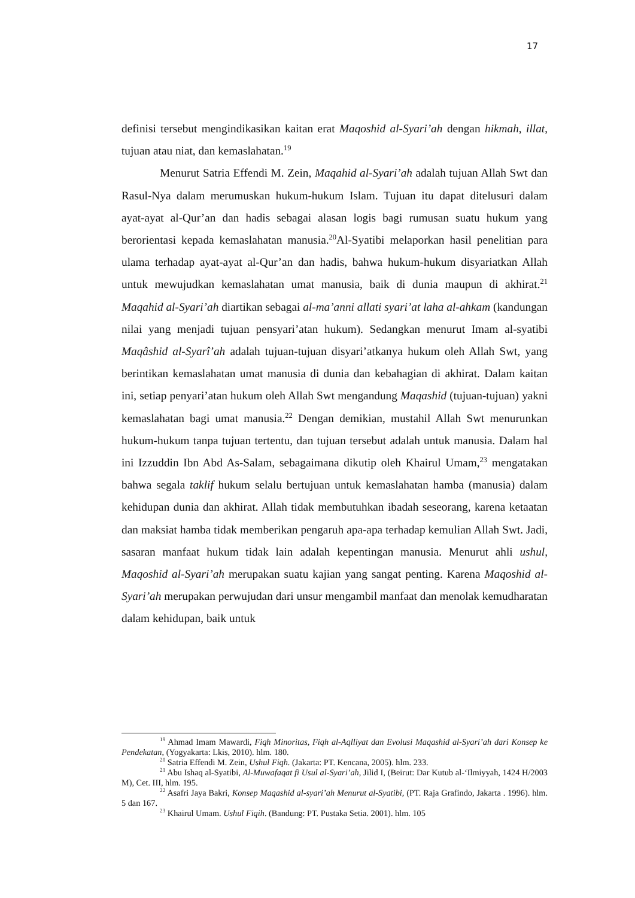17
definisi tersebut mengindikasikan kaitan erat Maqoshid al-Syari’ah dengan hikmah, illat, tujuan atau niat, dan kemaslahatan.<sup>19</sup>
Menurut Satria Effendi M. Zein, Maqahid al-Syari’ah adalah tujuan Allah Swt dan Rasul-Nya dalam merumuskan hukum-hukum Islam. Tujuan itu dapat ditelusuri dalam ayat-ayat al-Qur’an dan hadis sebagai alasan logis bagi rumusan suatu hukum yang berorientasi kepada kemaslahatan manusia.<sup>20</sup>Al-Syatibi melaporkan hasil penelitian para ulama terhadap ayat-ayat al-Qur’an dan hadis, bahwa hukum-hukum disyariatkan Allah untuk mewujudkan kemaslahatan umat manusia, baik di dunia maupun di akhirat.<sup>21</sup> Maqahid al-Syari’ah diartikan sebagai al-ma’anni allati syari’at laha al-ahkam (kandungan nilai yang menjadi tujuan pensyari’atan hukum). Sedangkan menurut Imam al-syatibi Maqâshid al-Syarî’ah adalah tujuan-tujuan disyari’atkanya hukum oleh Allah Swt, yang berintikan kemaslahatan umat manusia di dunia dan kebahagian di akhirat. Dalam kaitan ini, setiap penyari’atan hukum oleh Allah Swt mengandung Maqashid (tujuan-tujuan) yakni kemaslahatan bagi umat manusia.<sup>22</sup> Dengan demikian, mustahil Allah Swt menurunkan hukum-hukum tanpa tujuan tertentu, dan tujuan tersebut adalah untuk manusia. Dalam hal ini Izzuddin Ibn Abd As-Salam, sebagaimana dikutip oleh Khairul Umam,<sup>23</sup> mengatakan bahwa segala taklif hukum selalu bertujuan untuk kemaslahatan hamba (manusia) dalam kehidupan dunia dan akhirat. Allah tidak membutuhkan ibadah seseorang, karena ketaatan dan maksiat hamba tidak memberikan pengaruh apa-apa terhadap kemulian Allah Swt. Jadi, sasaran manfaat hukum tidak lain adalah kepentingan manusia. Menurut ahli ushul, Maqoshid al-Syari’ah merupakan suatu kajian yang sangat penting. Karena Maqoshid al-Syari’ah merupakan perwujudan dari unsur mengambil manfaat dan menolak kemudharatan dalam kehidupan, baik untuk
<sup>19</sup> Ahmad Imam Mawardi, Fiqh Minoritas, Fiqh al-Aqlliyat dan Evolusi Maqashid al-Syari’ah dari Konsep ke Pendekatan, (Yogyakarta: Lkis, 2010). hlm. 180.
<sup>20</sup> Satria Effendi M. Zein, Ushul Fiqh. (Jakarta: PT. Kencana, 2005). hlm. 233.
<sup>21</sup> Abu Ishaq al-Syatibi, Al-Muwafaqat fi Usul al-Syari’ah, Jilid I, (Beirut: Dar Kutub al-‘Ilmiyyah, 1424 H/2003 M), Cet. III, hlm. 195.
<sup>22</sup> Asafri Jaya Bakri, Konsep Maqashid al-syari’ah Menurut al-Syatibi, (PT. Raja Grafindo, Jakarta . 1996). hlm. 5 dan 167.
<sup>23</sup> Khairul Umam. Ushul Fiqih. (Bandung: PT. Pustaka Setia. 2001). hlm. 105